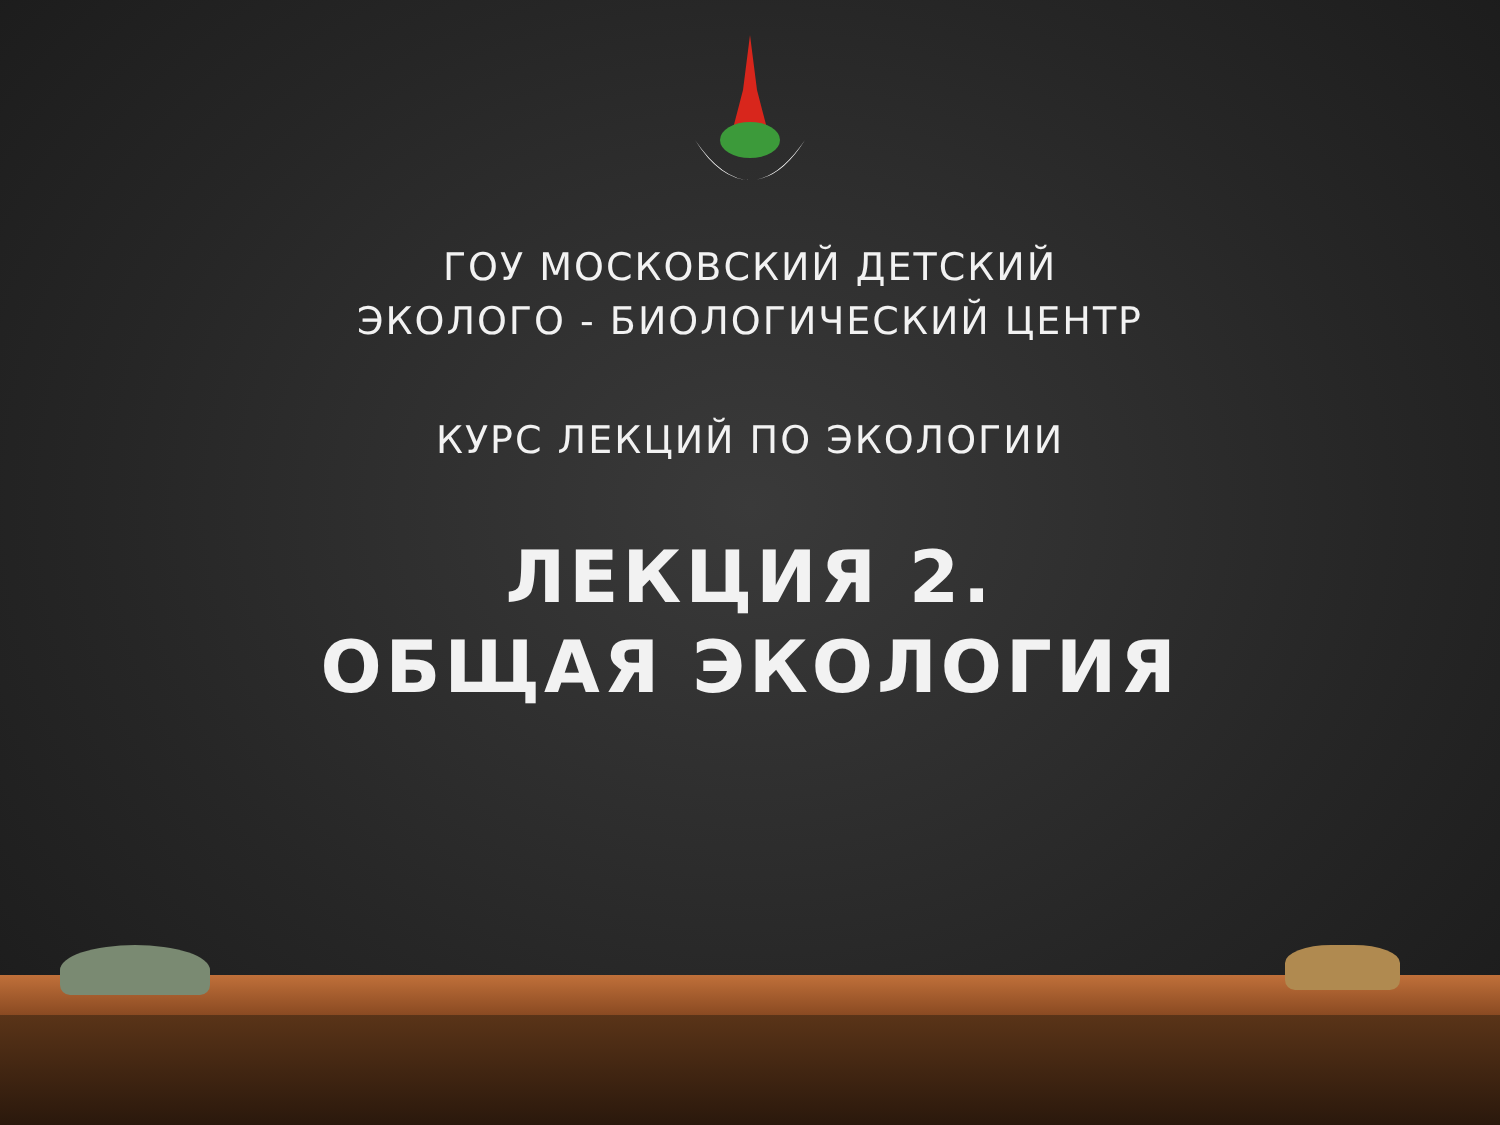ГОУ МОСКОВСКИЙ ДЕТСКИЙ
ЭКОЛОГО - БИОЛОГИЧЕСКИЙ ЦЕНТР
КУРС ЛЕКЦИЙ ПО ЭКОЛОГИИ
ЛЕКЦИЯ 2.
ОБЩАЯ ЭКОЛОГИЯ